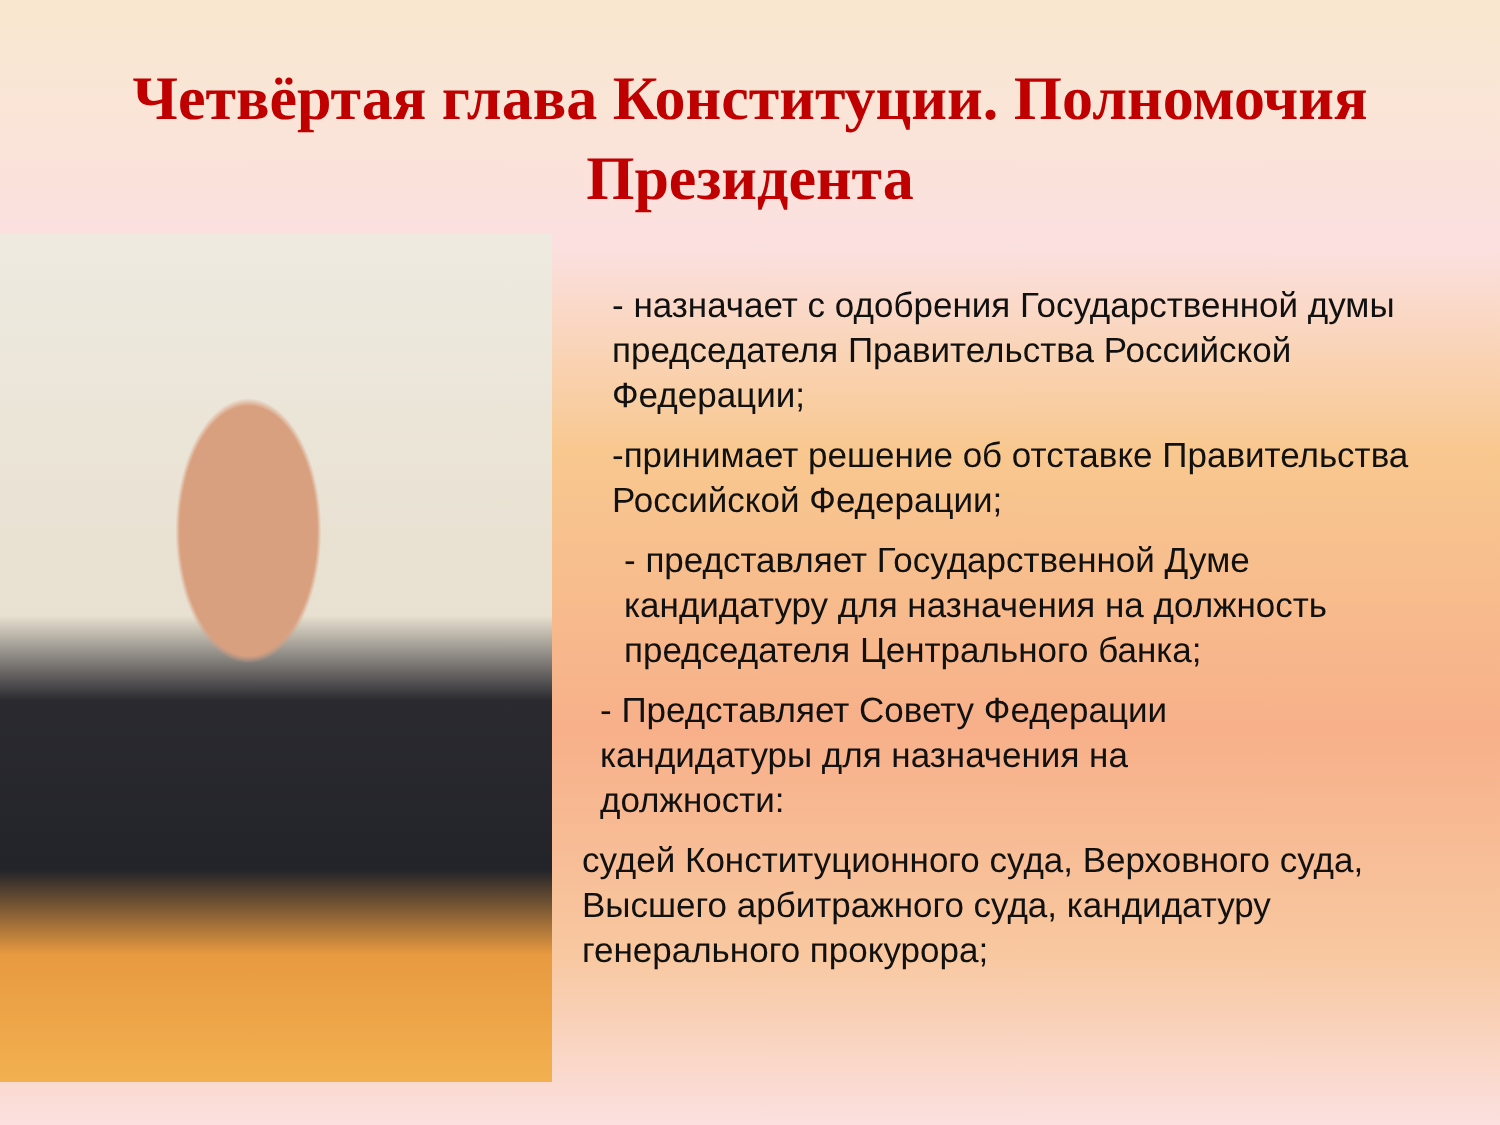Четвёртая глава Конституции. Полномочия Президента
- назначает с одобрения Государственной думы председателя Правительства Российской Федерации;
-принимает решение об отставке Правительства Российской Федерации;
- представляет Государственной Думе кандидатуру для назначения на должность председателя Центрального банка;
- Представляет Совету Федерации кандидатуры для назначения на должности:
судей Конституционного суда, Верховного суда, Высшего арбитражного суда, кандидатуру генерального прокурора;